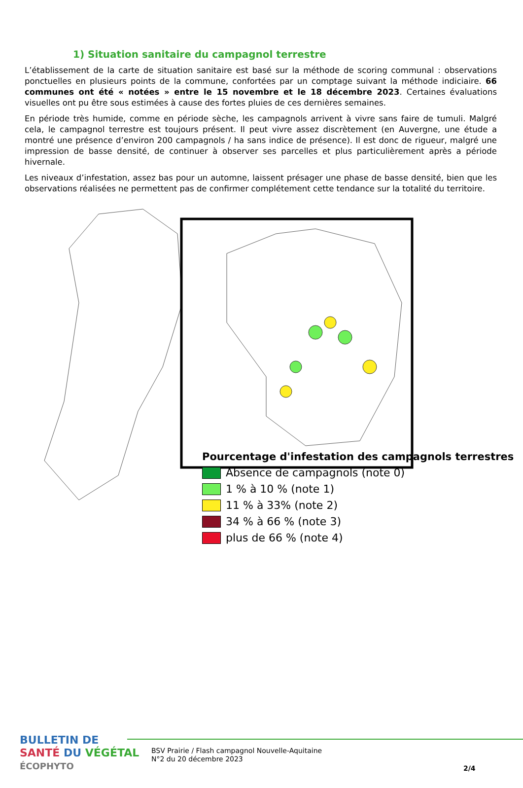1) Situation sanitaire du campagnol terrestre
L’établissement de la carte de situation sanitaire est basé sur la méthode de scoring communal : observations ponctuelles en plusieurs points de la commune, confortées par un comptage suivant la méthode indiciaire. 66 communes ont été « notées » entre le 15 novembre et le 18 décembre 2023. Certaines évaluations visuelles ont pu être sous estimées à cause des fortes pluies de ces dernières semaines.
En période très humide, comme en période sèche, les campagnols arrivent à vivre sans faire de tumuli. Malgré cela, le campagnol terrestre est toujours présent. Il peut vivre assez discrètement (en Auvergne, une étude a montré une présence d’environ 200 campagnols / ha sans indice de présence). Il est donc de rigueur, malgré une impression de basse densité, de continuer à observer ses parcelles et plus particulièrement après a période hivernale.
Les niveaux d’infestation, assez bas pour un automne, laissent présager une phase de basse densité, bien que les observations réalisées ne permettent pas de confirmer complétement cette tendance sur la totalité du territoire.
Pourcentage d'infestation des campagnols terrestres
Absence de campagnols (note 0)
1 % à 10 % (note 1)
11 % à 33% (note 2)
34 % à 66 % (note 3)
plus de 66 % (note 4)
BULLETIN DE
SANTÉ DU VÉGÉTAL
ÉCOPHYTO
BSV Prairie / Flash campagnol Nouvelle-Aquitaine
N°2 du 20 décembre 2023
2/4